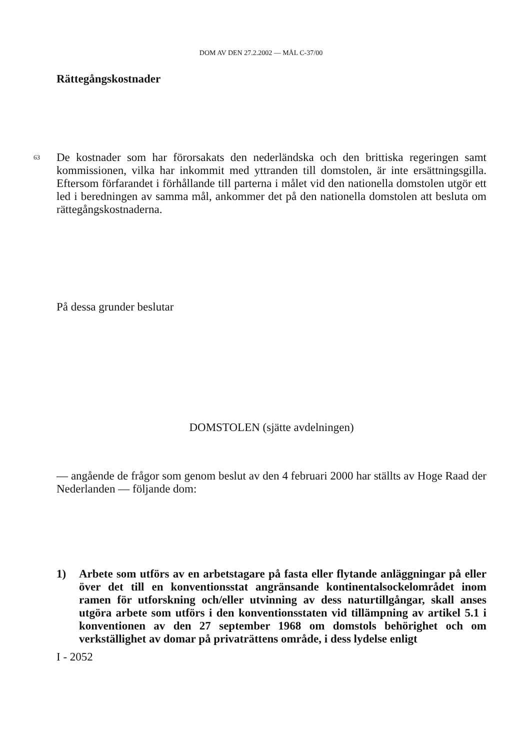DOM AV DEN 27.2.2002 — MÅL C-37/00
Rättegångskostnader
63 De kostnader som har förorsakats den nederländska och den brittiska regeringen samt kommissionen, vilka har inkommit med yttranden till domstolen, är inte ersättningsgilla. Eftersom förfarandet i förhållande till parterna i målet vid den nationella domstolen utgör ett led i beredningen av samma mål, ankommer det på den nationella domstolen att besluta om rättegångskostnaderna.
På dessa grunder beslutar
DOMSTOLEN (sjätte avdelningen)
— angående de frågor som genom beslut av den 4 februari 2000 har ställts av Hoge Raad der Nederlanden — följande dom:
1) Arbete som utförs av en arbetstagare på fasta eller flytande anläggningar på eller över det till en konventionsstat angränsande kontinentalsockelområdet inom ramen för utforskning och/eller utvinning av dess naturtillgångar, skall anses utgöra arbete som utförs i den konventionsstaten vid tillämpning av artikel 5.1 i konventionen av den 27 september 1968 om domstols behörighet och om verkställighet av domar på privaträttens område, i dess lydelse enligt
I - 2052